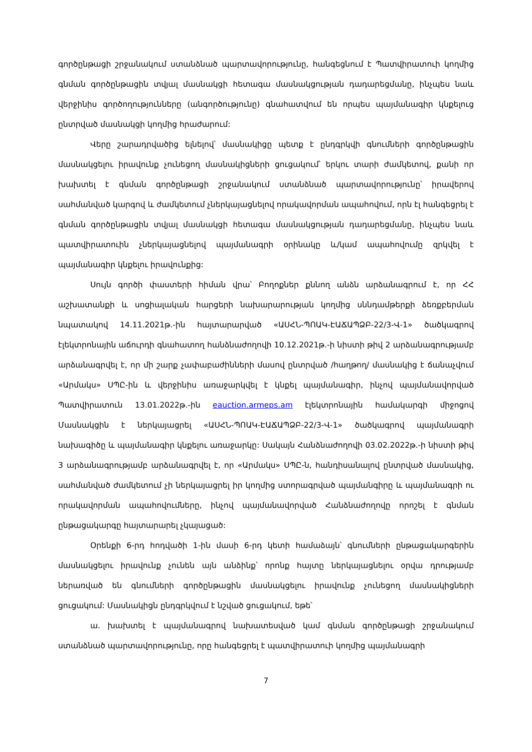գործընթացի շրջանակում ստանձնած պարտավորությունը, հանգեցնում է Պատվիրատուի կողմից գնման գործընթացին տվյալ մասնակցի հետագա մասնակցության դադարեցմանը, ինչպես նաև վերջինիս գործողությունները (անգործությունը) գնահատվում են որպես պայմանագիր կնքելուց ընտրված մասնակցի կողմից հրաժարում:
Վերը շարադրվածից ելնելով՝ մասնակիցը պետք է ընդգրկվի գնումների գործընթացին մասնակցելու իրավունք չունեցող մասնակիցների ցուցակում՝ երկու տարի ժամկետով, քանի որ խախտել է գնման գործընթացի շրջանակում ստանձնած պարտավորությունը՝ իրավերով սահմանված կարգով և ժամկետում չներկայացնելով որակավորման ապահովում, որն էլ հանգեցրել է գնման գործընթացին տվյալ մասնակցի հետագա մասնակցության դադարեցմանը, ինչպես նաև պատվիրատուին չներկայացնելով պայմանագրի օրինակը և/կամ ապահովումը զրկվել է պայմանագիր կնքելու իրավունքից:
Սույն գործի փաստերի հիման վրա՝ Բողոքներ քննող անձն արձանագրում է, որ ՀՀ աշխատանքի և սոցիալական հարցերի նախարարության կողմից սննդամթերքի ձեռքբերման նպատակով 14.11.2021թ.-ին հայտարարված «ԱՍՀՆ-ՊՈԱԿ-ԷԱՃԱՊՁԲ-22/3-Վ-1» ծածկագրով էլեկտրոնային աճուրդի գնահատող հանձնաժողովի 10.12.2021թ.-ի նիստի թիվ 2 արձանագրությամբ արձանագրվել է, որ մի շարք չափաբաժինների մասով ընտրված /հաղթող/ մասնակից է ճանաչվում «Արմակս» ՍՊԸ-ին և վերջինիս առաջարկվել է կնքել պայմանագիր, ինչով պայմանավորված Պատվիրատուն 13.01.2022թ.-ին eauction.armeps.am էլեկտրոնային համակարգի միջոցով Մասնակցին է ներկայացրել «ԱՍՀՆ-ՊՈԱԿ-ԷԱՃԱՊՁԲ-22/3-Վ-1» ծածկագրով պայմանագրի նախագիծը և պայմանագիր կնքելու առաջարկը: Սակայն Հանձնաժողովի 03.02.2022թ.-ի նիստի թիվ 3 արձանագրությամբ արձանագրվել է, որ «Արմակս» ՍՊԸ-ն, հանդիսանալով ընտրված մասնակից, սահմանված ժամկետում չի ներկայացրել իր կողմից ստորագրված պայմանգիրը և պայմանագրի ու որակավորման ապահովումները, ինչով պայմանավորված Հանձնաժողովը որոշել է գնման ընթացակարգը հայտարարել չկայացած:
Օրենքի 6-րդ հոդվածի 1-ին մասի 6-րդ կետի համաձայն՝ գնումների ընթացակարգերին մասնակցելու իրավունք չունեն այն անձինք՝ որոնք հայտը ներկայացնելու օրվա դրությամբ ներառված են գնումների գործընթացին մասնակցելու իրավունք չունեցող մասնակիցների ցուցակում: Մասնակիցն ընդգրկվում է նշված ցուցակում, եթե՝
ա. խախտել է պայմանագրով նախատեսված կամ գնման գործընթացի շրջանակում ստանձնած պարտավորությունը, որը հանգեցրել է պատվիրատուի կողմից պայմանագրի
7